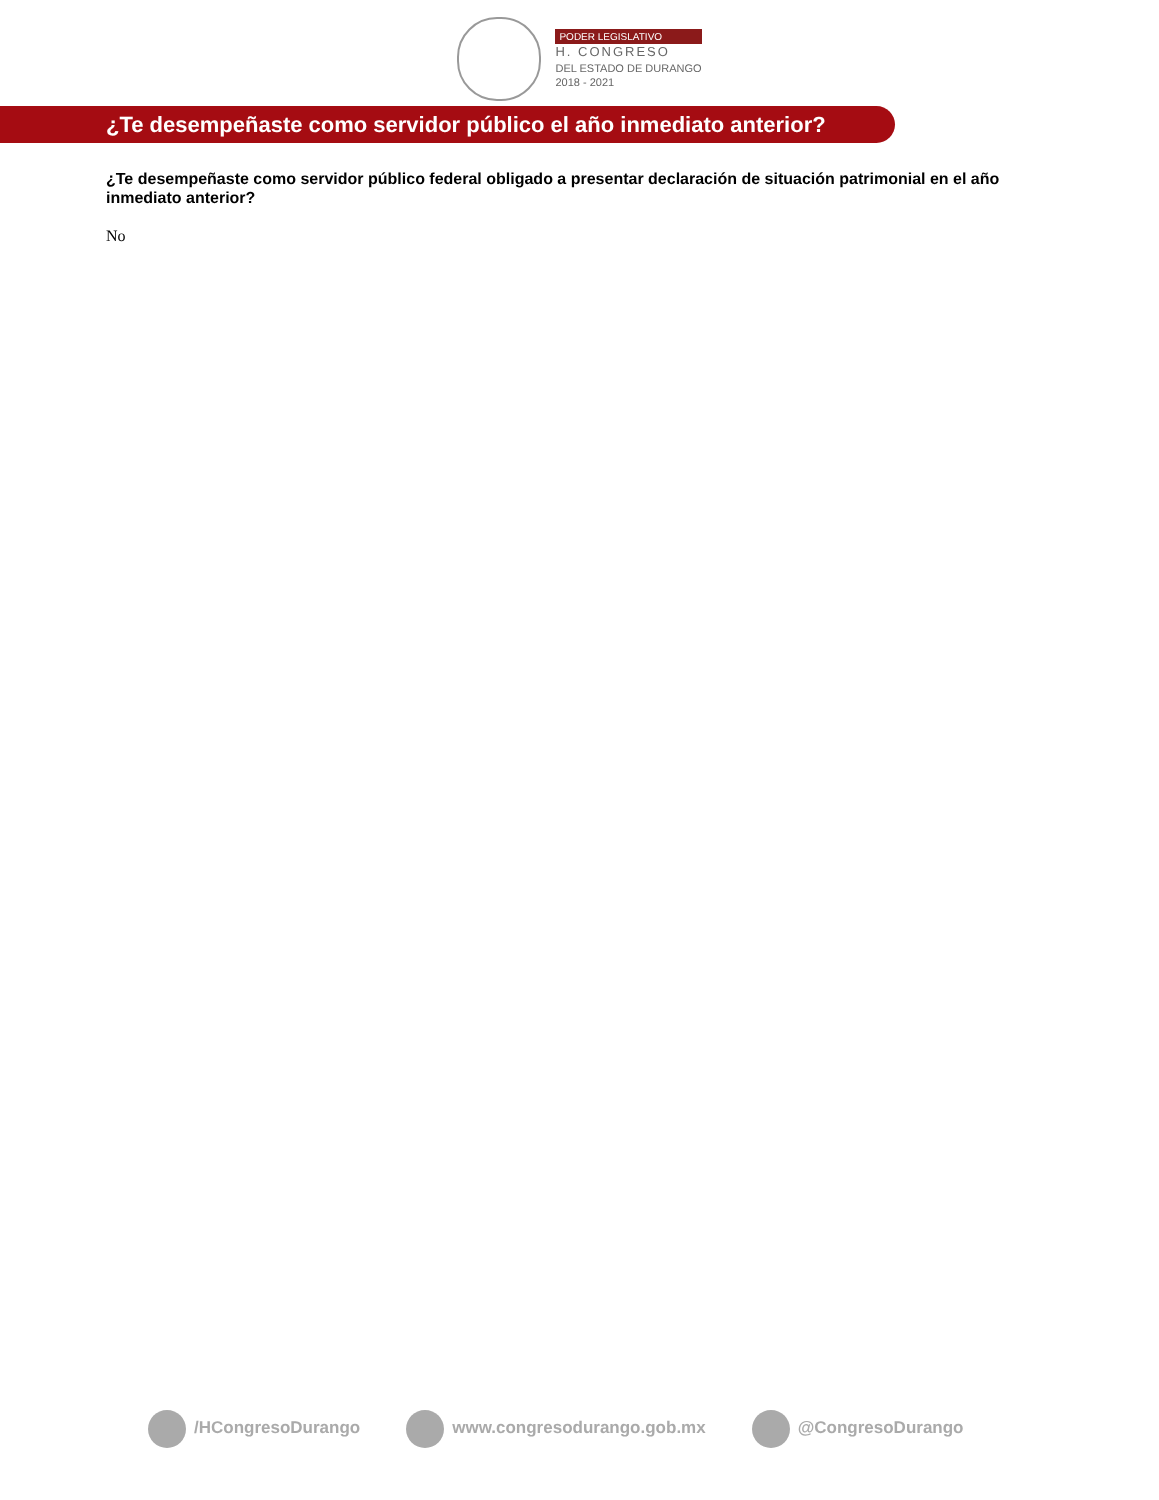PODER LEGISLATIVO
H. CONGRESO
DEL ESTADO DE DURANGO
2018 - 2021
¿Te desempeñaste como servidor público el año inmediato anterior?
¿Te desempeñaste como servidor público federal obligado a presentar declaración de situación patrimonial en el año inmediato anterior?
No
/HCongresoDurango www.congresodurango.gob.mx @CongresoDurango